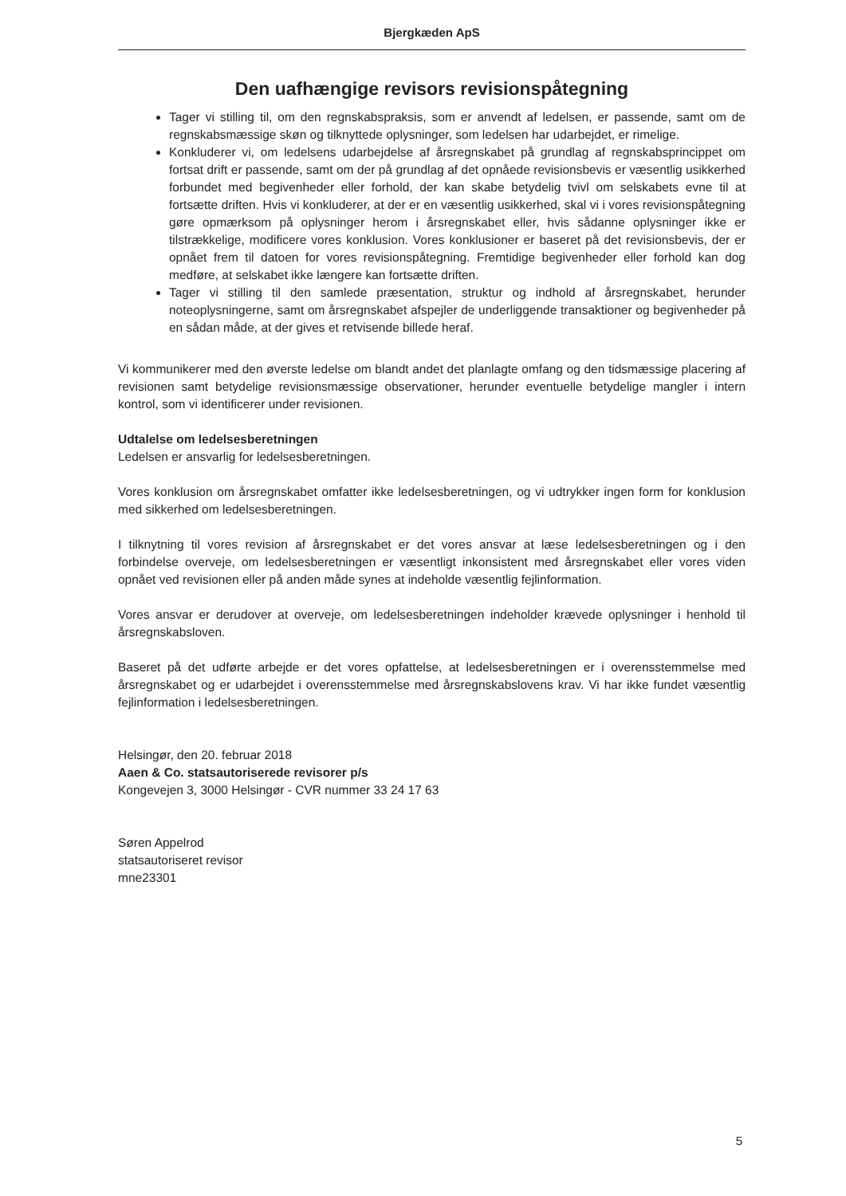Bjergkæden ApS
Den uafhængige revisors revisionspåtegning
Tager vi stilling til, om den regnskabspraksis, som er anvendt af ledelsen, er passende, samt om de regnskabsmæssige skøn og tilknyttede oplysninger, som ledelsen har udarbejdet, er rimelige.
Konkluderer vi, om ledelsens udarbejdelse af årsregnskabet på grundlag af regnskabsprincippet om fortsat drift er passende, samt om der på grundlag af det opnåede revisionsbevis er væsentlig usikkerhed forbundet med begivenheder eller forhold, der kan skabe betydelig tvivl om selskabets evne til at fortsætte driften. Hvis vi konkluderer, at der er en væsentlig usikkerhed, skal vi i vores revisionspåtegning gøre opmærksom på oplysninger herom i årsregnskabet eller, hvis sådanne oplysninger ikke er tilstrækkelige, modificere vores konklusion. Vores konklusioner er baseret på det revisionsbevis, der er opnået frem til datoen for vores revisionspåtegning. Fremtidige begivenheder eller forhold kan dog medføre, at selskabet ikke længere kan fortsætte driften.
Tager vi stilling til den samlede præsentation, struktur og indhold af årsregnskabet, herunder noteoplysningerne, samt om årsregnskabet afspejler de underliggende transaktioner og begivenheder på en sådan måde, at der gives et retvisende billede heraf.
Vi kommunikerer med den øverste ledelse om blandt andet det planlagte omfang og den tidsmæssige placering af revisionen samt betydelige revisionsmæssige observationer, herunder eventuelle betydelige mangler i intern kontrol, som vi identificerer under revisionen.
Udtalelse om ledelsesberetningen
Ledelsen er ansvarlig for ledelsesberetningen.
Vores konklusion om årsregnskabet omfatter ikke ledelsesberetningen, og vi udtrykker ingen form for konklusion med sikkerhed om ledelsesberetningen.
I tilknytning til vores revision af årsregnskabet er det vores ansvar at læse ledelsesberetningen og i den forbindelse overveje, om ledelsesberetningen er væsentligt inkonsistent med årsregnskabet eller vores viden opnået ved revisionen eller på anden måde synes at indeholde væsentlig fejlinformation.
Vores ansvar er derudover at overveje, om ledelsesberetningen indeholder krævede oplysninger i henhold til årsregnskabsloven.
Baseret på det udførte arbejde er det vores opfattelse, at ledelsesberetningen er i overensstemmelse med årsregnskabet og er udarbejdet i overensstemmelse med årsregnskabslovens krav. Vi har ikke fundet væsentlig fejlinformation i ledelsesberetningen.
Helsingør, den 20. februar 2018
Aaen & Co. statsautoriserede revisorer p/s
Kongevejen 3, 3000 Helsingør - CVR nummer 33 24 17 63
Søren Appelrod
statsautoriseret revisor
mne23301
5